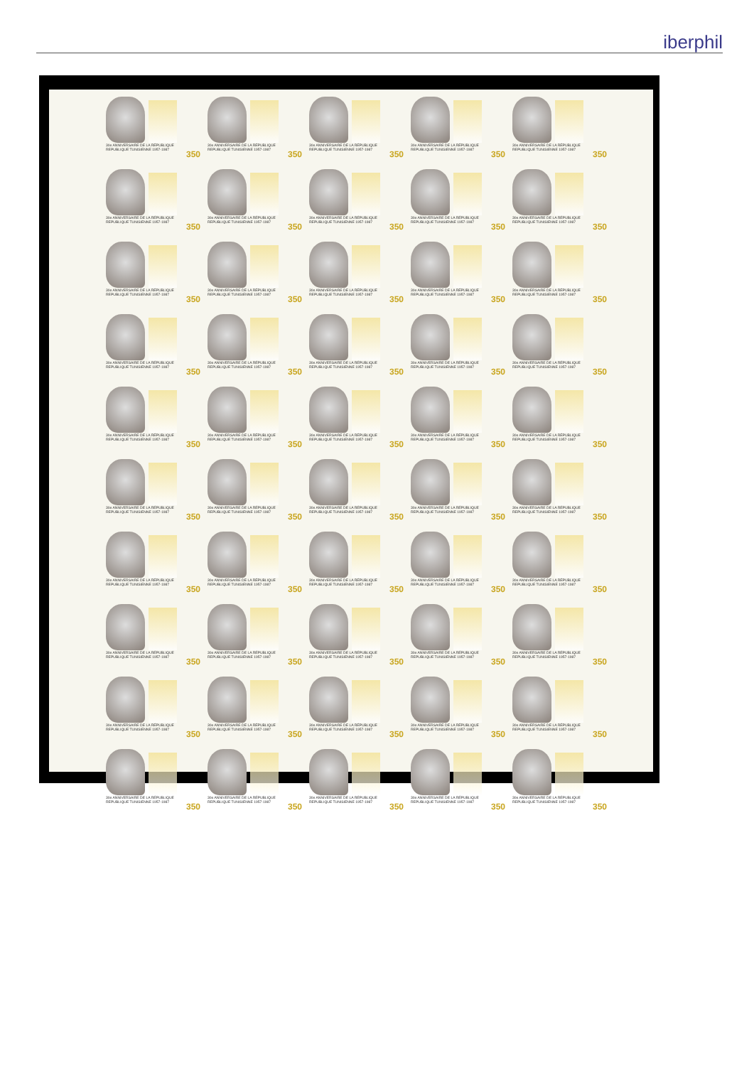iberphil
30e ANNIVERSAIRE DE LA RÉPUBLIQUE
REPUBLIQUE TUNISIENNE 1957-1987
350
30e ANNIVERSAIRE DE LA RÉPUBLIQUE
REPUBLIQUE TUNISIENNE 1957-1987
350
30e ANNIVERSAIRE DE LA RÉPUBLIQUE
REPUBLIQUE TUNISIENNE 1957-1987
350
30e ANNIVERSAIRE DE LA RÉPUBLIQUE
REPUBLIQUE TUNISIENNE 1957-1987
350
30e ANNIVERSAIRE DE LA RÉPUBLIQUE
REPUBLIQUE TUNISIENNE 1957-1987
350
30e ANNIVERSAIRE DE LA RÉPUBLIQUE
REPUBLIQUE TUNISIENNE 1957-1987
350
30e ANNIVERSAIRE DE LA RÉPUBLIQUE
REPUBLIQUE TUNISIENNE 1957-1987
350
30e ANNIVERSAIRE DE LA RÉPUBLIQUE
REPUBLIQUE TUNISIENNE 1957-1987
350
30e ANNIVERSAIRE DE LA RÉPUBLIQUE
REPUBLIQUE TUNISIENNE 1957-1987
350
30e ANNIVERSAIRE DE LA RÉPUBLIQUE
REPUBLIQUE TUNISIENNE 1957-1987
350
30e ANNIVERSAIRE DE LA RÉPUBLIQUE
REPUBLIQUE TUNISIENNE 1957-1987
350
30e ANNIVERSAIRE DE LA RÉPUBLIQUE
REPUBLIQUE TUNISIENNE 1957-1987
350
30e ANNIVERSAIRE DE LA RÉPUBLIQUE
REPUBLIQUE TUNISIENNE 1957-1987
350
30e ANNIVERSAIRE DE LA RÉPUBLIQUE
REPUBLIQUE TUNISIENNE 1957-1987
350
30e ANNIVERSAIRE DE LA RÉPUBLIQUE
REPUBLIQUE TUNISIENNE 1957-1987
350
30e ANNIVERSAIRE DE LA RÉPUBLIQUE
REPUBLIQUE TUNISIENNE 1957-1987
350
30e ANNIVERSAIRE DE LA RÉPUBLIQUE
REPUBLIQUE TUNISIENNE 1957-1987
350
30e ANNIVERSAIRE DE LA RÉPUBLIQUE
REPUBLIQUE TUNISIENNE 1957-1987
350
30e ANNIVERSAIRE DE LA RÉPUBLIQUE
REPUBLIQUE TUNISIENNE 1957-1987
350
30e ANNIVERSAIRE DE LA RÉPUBLIQUE
REPUBLIQUE TUNISIENNE 1957-1987
350
30e ANNIVERSAIRE DE LA RÉPUBLIQUE
REPUBLIQUE TUNISIENNE 1957-1987
350
30e ANNIVERSAIRE DE LA RÉPUBLIQUE
REPUBLIQUE TUNISIENNE 1957-1987
350
30e ANNIVERSAIRE DE LA RÉPUBLIQUE
REPUBLIQUE TUNISIENNE 1957-1987
350
30e ANNIVERSAIRE DE LA RÉPUBLIQUE
REPUBLIQUE TUNISIENNE 1957-1987
350
30e ANNIVERSAIRE DE LA RÉPUBLIQUE
REPUBLIQUE TUNISIENNE 1957-1987
350
30e ANNIVERSAIRE DE LA RÉPUBLIQUE
REPUBLIQUE TUNISIENNE 1957-1987
350
30e ANNIVERSAIRE DE LA RÉPUBLIQUE
REPUBLIQUE TUNISIENNE 1957-1987
350
30e ANNIVERSAIRE DE LA RÉPUBLIQUE
REPUBLIQUE TUNISIENNE 1957-1987
350
30e ANNIVERSAIRE DE LA RÉPUBLIQUE
REPUBLIQUE TUNISIENNE 1957-1987
350
30e ANNIVERSAIRE DE LA RÉPUBLIQUE
REPUBLIQUE TUNISIENNE 1957-1987
350
30e ANNIVERSAIRE DE LA RÉPUBLIQUE
REPUBLIQUE TUNISIENNE 1957-1987
350
30e ANNIVERSAIRE DE LA RÉPUBLIQUE
REPUBLIQUE TUNISIENNE 1957-1987
350
30e ANNIVERSAIRE DE LA RÉPUBLIQUE
REPUBLIQUE TUNISIENNE 1957-1987
350
30e ANNIVERSAIRE DE LA RÉPUBLIQUE
REPUBLIQUE TUNISIENNE 1957-1987
350
30e ANNIVERSAIRE DE LA RÉPUBLIQUE
REPUBLIQUE TUNISIENNE 1957-1987
350
30e ANNIVERSAIRE DE LA RÉPUBLIQUE
REPUBLIQUE TUNISIENNE 1957-1987
350
30e ANNIVERSAIRE DE LA RÉPUBLIQUE
REPUBLIQUE TUNISIENNE 1957-1987
350
30e ANNIVERSAIRE DE LA RÉPUBLIQUE
REPUBLIQUE TUNISIENNE 1957-1987
350
30e ANNIVERSAIRE DE LA RÉPUBLIQUE
REPUBLIQUE TUNISIENNE 1957-1987
350
30e ANNIVERSAIRE DE LA RÉPUBLIQUE
REPUBLIQUE TUNISIENNE 1957-1987
350
30e ANNIVERSAIRE DE LA RÉPUBLIQUE
REPUBLIQUE TUNISIENNE 1957-1987
350
30e ANNIVERSAIRE DE LA RÉPUBLIQUE
REPUBLIQUE TUNISIENNE 1957-1987
350
30e ANNIVERSAIRE DE LA RÉPUBLIQUE
REPUBLIQUE TUNISIENNE 1957-1987
350
30e ANNIVERSAIRE DE LA RÉPUBLIQUE
REPUBLIQUE TUNISIENNE 1957-1987
350
30e ANNIVERSAIRE DE LA RÉPUBLIQUE
REPUBLIQUE TUNISIENNE 1957-1987
350
30e ANNIVERSAIRE DE LA RÉPUBLIQUE
REPUBLIQUE TUNISIENNE 1957-1987
350
30e ANNIVERSAIRE DE LA RÉPUBLIQUE
REPUBLIQUE TUNISIENNE 1957-1987
350
30e ANNIVERSAIRE DE LA RÉPUBLIQUE
REPUBLIQUE TUNISIENNE 1957-1987
350
30e ANNIVERSAIRE DE LA RÉPUBLIQUE
REPUBLIQUE TUNISIENNE 1957-1987
350
30e ANNIVERSAIRE DE LA RÉPUBLIQUE
REPUBLIQUE TUNISIENNE 1957-1987
350